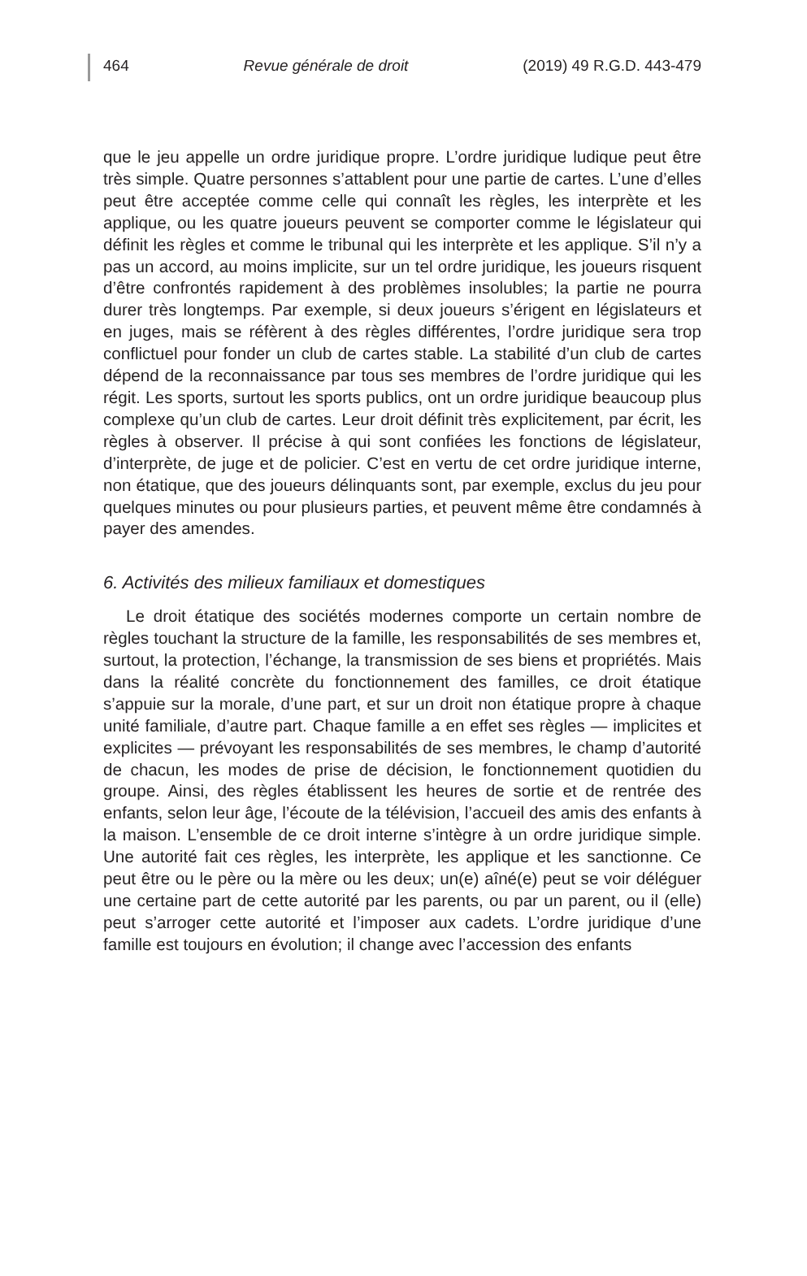464 Revue générale de droit (2019) 49 R.G.D. 443-479
que le jeu appelle un ordre juridique propre. L’ordre juridique ludique peut être très simple. Quatre personnes s’attablent pour une partie de cartes. L’une d’elles peut être acceptée comme celle qui connaît les règles, les interprète et les applique, ou les quatre joueurs peuvent se comporter comme le législateur qui définit les règles et comme le tribunal qui les interprète et les applique. S’il n’y a pas un accord, au moins implicite, sur un tel ordre juridique, les joueurs risquent d’être confrontés rapidement à des problèmes insolubles; la partie ne pourra durer très longtemps. Par exemple, si deux joueurs s’érigent en législateurs et en juges, mais se réfèrent à des règles différentes, l’ordre juridique sera trop conflictuel pour fonder un club de cartes stable. La stabilité d’un club de cartes dépend de la reconnaissance par tous ses membres de l’ordre juridique qui les régit. Les sports, surtout les sports publics, ont un ordre juridique beaucoup plus complexe qu’un club de cartes. Leur droit définit très explicitement, par écrit, les règles à observer. Il précise à qui sont confiées les fonctions de législateur, d’interprète, de juge et de policier. C’est en vertu de cet ordre juridique interne, non étatique, que des joueurs délinquants sont, par exemple, exclus du jeu pour quelques minutes ou pour plusieurs parties, et peuvent même être condamnés à payer des amendes.
6. Activités des milieux familiaux et domestiques
Le droit étatique des sociétés modernes comporte un certain nombre de règles touchant la structure de la famille, les responsabilités de ses membres et, surtout, la protection, l’échange, la transmission de ses biens et propriétés. Mais dans la réalité concrète du fonctionnement des familles, ce droit étatique s’appuie sur la morale, d’une part, et sur un droit non étatique propre à chaque unité familiale, d’autre part. Chaque famille a en effet ses règles — implicites et explicites — prévoyant les responsabilités de ses membres, le champ d’autorité de chacun, les modes de prise de décision, le fonctionnement quotidien du groupe. Ainsi, des règles établissent les heures de sortie et de rentrée des enfants, selon leur âge, l’écoute de la télévision, l’accueil des amis des enfants à la maison. L’ensemble de ce droit interne s’intègre à un ordre juridique simple. Une autorité fait ces règles, les interprète, les applique et les sanctionne. Ce peut être ou le père ou la mère ou les deux; un(e) aîné(e) peut se voir déléguer une certaine part de cette autorité par les parents, ou par un parent, ou il (elle) peut s’arroger cette autorité et l’imposer aux cadets. L’ordre juridique d’une famille est toujours en évolution; il change avec l’accession des enfants